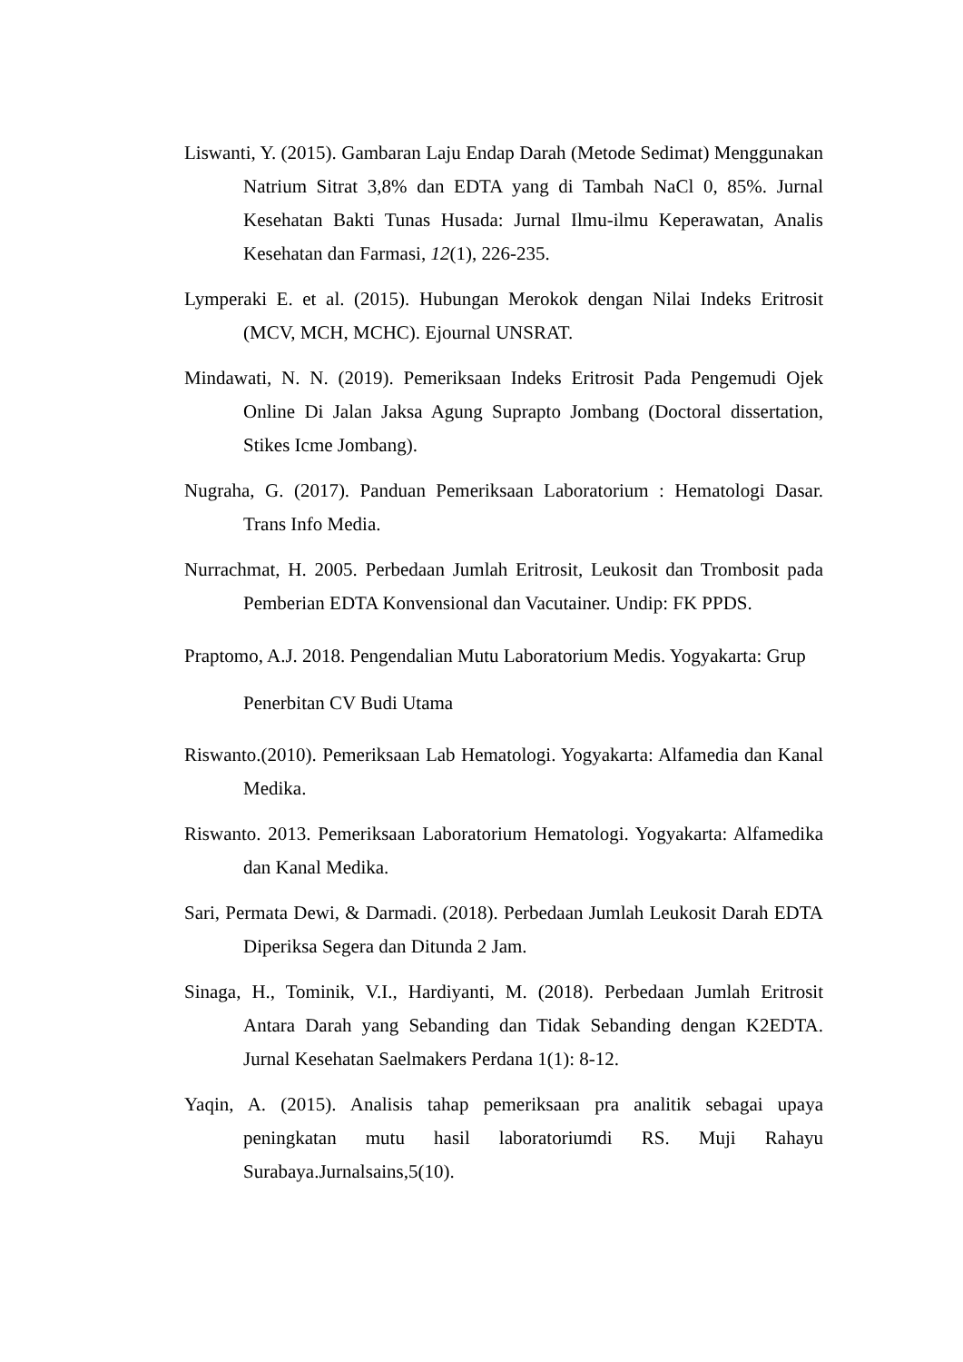Liswanti, Y. (2015). Gambaran Laju Endap Darah (Metode Sedimat) Menggunakan Natrium Sitrat 3,8% dan EDTA yang di Tambah NaCl 0, 85%. Jurnal Kesehatan Bakti Tunas Husada: Jurnal Ilmu-ilmu Keperawatan, Analis Kesehatan dan Farmasi, 12(1), 226-235.
Lymperaki E. et al. (2015). Hubungan Merokok dengan Nilai Indeks Eritrosit (MCV, MCH, MCHC). Ejournal UNSRAT.
Mindawati, N. N. (2019). Pemeriksaan Indeks Eritrosit Pada Pengemudi Ojek Online Di Jalan Jaksa Agung Suprapto Jombang (Doctoral dissertation, Stikes Icme Jombang).
Nugraha, G. (2017). Panduan Pemeriksaan Laboratorium : Hematologi Dasar. Trans Info Media.
Nurrachmat, H. 2005. Perbedaan Jumlah Eritrosit, Leukosit dan Trombosit pada Pemberian EDTA Konvensional dan Vacutainer. Undip: FK PPDS.
Praptomo, A.J. 2018. Pengendalian Mutu Laboratorium Medis. Yogyakarta: Grup Penerbitan CV Budi Utama
Riswanto.(2010). Pemeriksaan Lab Hematologi. Yogyakarta: Alfamedia dan Kanal Medika.
Riswanto. 2013. Pemeriksaan Laboratorium Hematologi. Yogyakarta: Alfamedika dan Kanal Medika.
Sari, Permata Dewi, & Darmadi. (2018). Perbedaan Jumlah Leukosit Darah EDTA Diperiksa Segera dan Ditunda 2 Jam.
Sinaga, H., Tominik, V.I., Hardiyanti, M. (2018). Perbedaan Jumlah Eritrosit Antara Darah yang Sebanding dan Tidak Sebanding dengan K2EDTA. Jurnal Kesehatan Saelmakers Perdana 1(1): 8-12.
Yaqin, A. (2015). Analisis tahap pemeriksaan pra analitik sebagai upaya peningkatan mutu hasil laboratoriumdi RS. Muji Rahayu Surabaya.Jurnalsains,5(10).